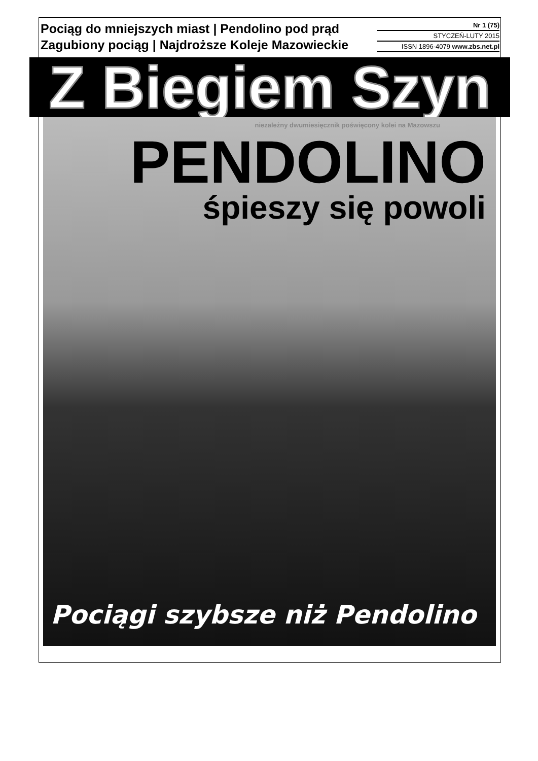Pociąg do mniejszych miast | Pendolino pod prąd
Zagubiony pociąg | Najdroższe Koleje Mazowieckie
Nr 1 (75)
STYCZEŃ-LUTY 2015
ISSN 1896-4079 www.zbs.net.pl
Z Biegiem Szyn
niezależny dwumiesięcznik poświęcony kolei na Mazowszu
PENDOLINO
śpieszy się powoli
Pociągi szybsze niż Pendolino